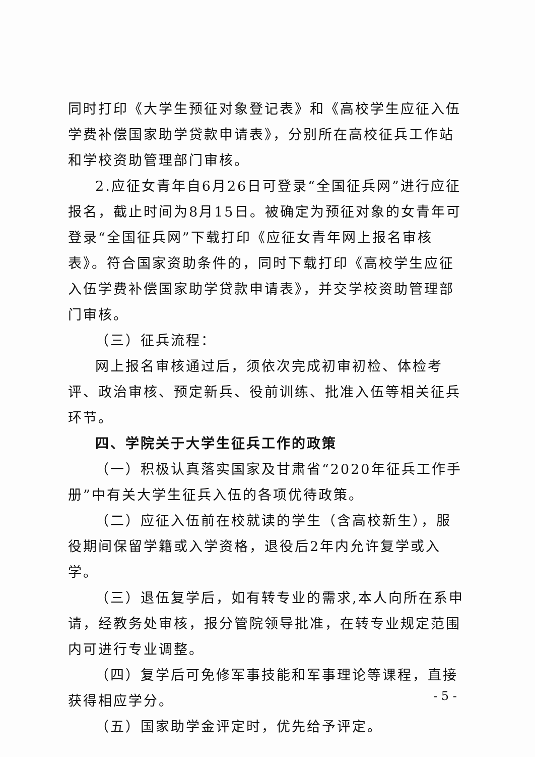同时打印《大学生预征对象登记表》和《高校学生应征入伍学费补偿国家助学贷款申请表》，分别所在高校征兵工作站和学校资助管理部门审核。
2.应征女青年自6月26日可登录“全国征兵网”进行应征报名，截止时间为8月15日。被确定为预征对象的女青年可登录“全国征兵网”下载打印《应征女青年网上报名审核表》。符合国家资助条件的，同时下载打印《高校学生应征入伍学费补偿国家助学贷款申请表》，并交学校资助管理部门审核。
（三）征兵流程：
网上报名审核通过后，须依次完成初审初检、体检考评、政治审核、预定新兵、役前训练、批准入伍等相关征兵环节。
四、学院关于大学生征兵工作的政策
（一）积极认真落实国家及甘肃省“2020年征兵工作手册”中有关大学生征兵入伍的各项优待政策。
（二）应征入伍前在校就读的学生（含高校新生），服役期间保留学籍或入学资格，退役后2年内允许复学或入学。
（三）退伍复学后，如有转专业的需求,本人向所在系申请，经教务处审核，报分管院领导批准，在转专业规定范围内可进行专业调整。
（四）复学后可免修军事技能和军事理论等课程，直接获得相应学分。
（五）国家助学金评定时，优先给予评定。
- 5 -